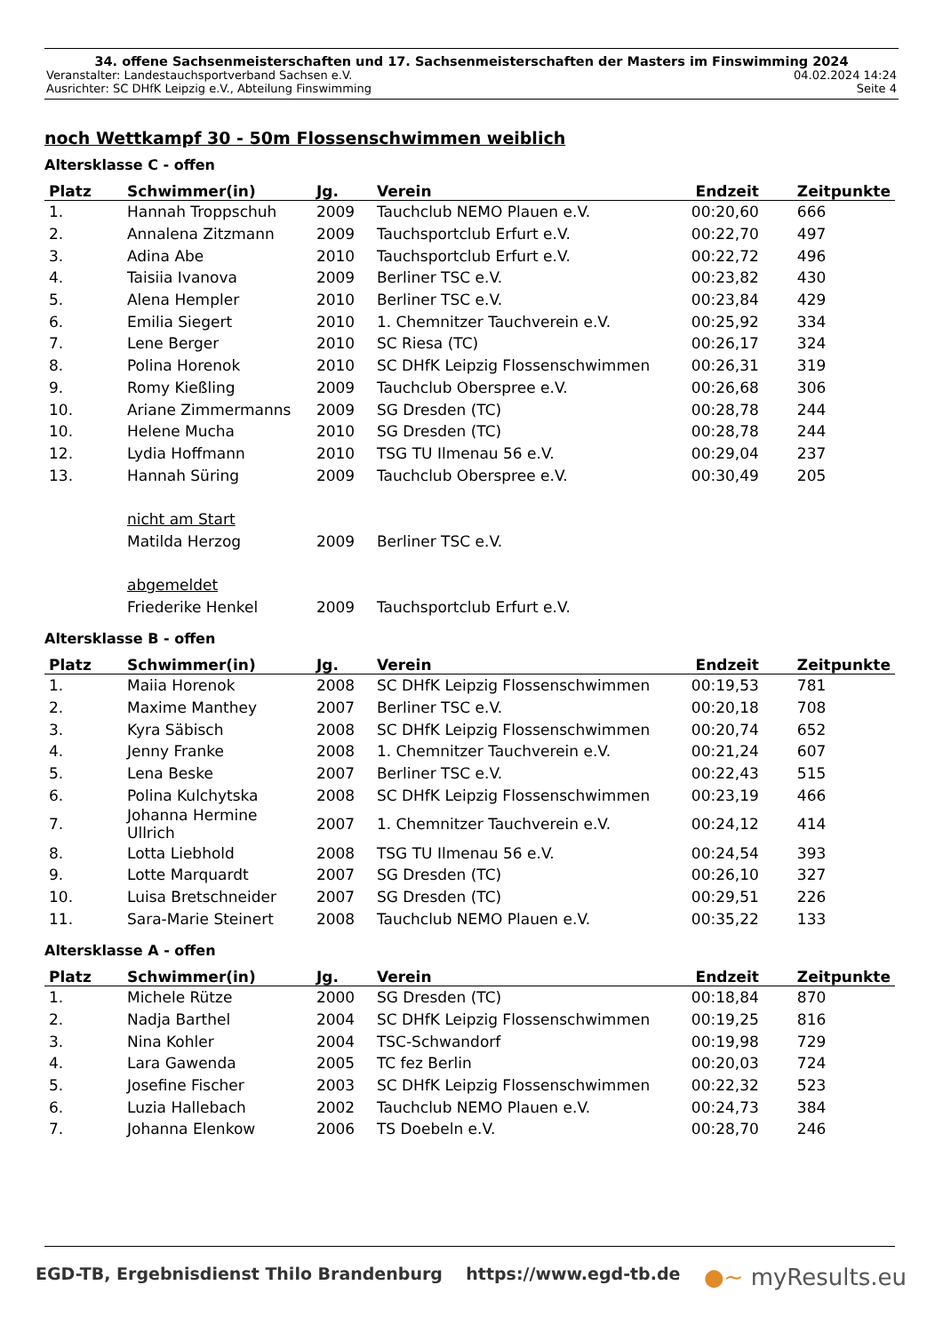34. offene Sachsenmeisterschaften und 17. Sachsenmeisterschaften der Masters im Finswimming 2024
Veranstalter: Landestauchsportverband Sachsen e.V. 04.02.2024 14:24
Ausrichter: SC DHfK Leipzig e.V., Abteilung Finswimming Seite 4
noch Wettkampf 30 - 50m Flossenschwimmen weiblich
Altersklasse C - offen
| Platz | Schwimmer(in) | Jg. | Verein | Endzeit | Zeitpunkte |
| --- | --- | --- | --- | --- | --- |
| 1. | Hannah Troppschuh | 2009 | Tauchclub NEMO Plauen e.V. | 00:20,60 | 666 |
| 2. | Annalena Zitzmann | 2009 | Tauchsportclub Erfurt e.V. | 00:22,70 | 497 |
| 3. | Adina Abe | 2010 | Tauchsportclub Erfurt e.V. | 00:22,72 | 496 |
| 4. | Taisiia Ivanova | 2009 | Berliner TSC e.V. | 00:23,82 | 430 |
| 5. | Alena Hempler | 2010 | Berliner TSC e.V. | 00:23,84 | 429 |
| 6. | Emilia Siegert | 2010 | 1. Chemnitzer Tauchverein e.V. | 00:25,92 | 334 |
| 7. | Lene Berger | 2010 | SC Riesa (TC) | 00:26,17 | 324 |
| 8. | Polina Horenok | 2010 | SC DHfK Leipzig Flossenschwimmen | 00:26,31 | 319 |
| 9. | Romy Kießling | 2009 | Tauchclub Oberspree e.V. | 00:26,68 | 306 |
| 10. | Ariane Zimmermanns | 2009 | SG Dresden (TC) | 00:28,78 | 244 |
| 10. | Helene Mucha | 2010 | SG Dresden (TC) | 00:28,78 | 244 |
| 12. | Lydia Hoffmann | 2010 | TSG TU Ilmenau 56 e.V. | 00:29,04 | 237 |
| 13. | Hannah Süring | 2009 | Tauchclub Oberspree e.V. | 00:30,49 | 205 |
| | nicht am Start | | | | |
| | Matilda Herzog | 2009 | Berliner TSC e.V. | | |
| | abgemeldet | | | | |
| | Friederike Henkel | 2009 | Tauchsportclub Erfurt e.V. | | |
Altersklasse B - offen
| Platz | Schwimmer(in) | Jg. | Verein | Endzeit | Zeitpunkte |
| --- | --- | --- | --- | --- | --- |
| 1. | Maiia Horenok | 2008 | SC DHfK Leipzig Flossenschwimmen | 00:19,53 | 781 |
| 2. | Maxime Manthey | 2007 | Berliner TSC e.V. | 00:20,18 | 708 |
| 3. | Kyra Säbisch | 2008 | SC DHfK Leipzig Flossenschwimmen | 00:20,74 | 652 |
| 4. | Jenny Franke | 2008 | 1. Chemnitzer Tauchverein e.V. | 00:21,24 | 607 |
| 5. | Lena Beske | 2007 | Berliner TSC e.V. | 00:22,43 | 515 |
| 6. | Polina Kulchytska | 2008 | SC DHfK Leipzig Flossenschwimmen | 00:23,19 | 466 |
| 7. | Johanna Hermine Ullrich | 2007 | 1. Chemnitzer Tauchverein e.V. | 00:24,12 | 414 |
| 8. | Lotta Liebhold | 2008 | TSG TU Ilmenau 56 e.V. | 00:24,54 | 393 |
| 9. | Lotte Marquardt | 2007 | SG Dresden (TC) | 00:26,10 | 327 |
| 10. | Luisa Bretschneider | 2007 | SG Dresden (TC) | 00:29,51 | 226 |
| 11. | Sara-Marie Steinert | 2008 | Tauchclub NEMO Plauen e.V. | 00:35,22 | 133 |
Altersklasse A - offen
| Platz | Schwimmer(in) | Jg. | Verein | Endzeit | Zeitpunkte |
| --- | --- | --- | --- | --- | --- |
| 1. | Michele Rütze | 2000 | SG Dresden (TC) | 00:18,84 | 870 |
| 2. | Nadja Barthel | 2004 | SC DHfK Leipzig Flossenschwimmen | 00:19,25 | 816 |
| 3. | Nina Kohler | 2004 | TSC-Schwandorf | 00:19,98 | 729 |
| 4. | Lara Gawenda | 2005 | TC fez Berlin | 00:20,03 | 724 |
| 5. | Josefine Fischer | 2003 | SC DHfK Leipzig Flossenschwimmen | 00:22,32 | 523 |
| 6. | Luzia Hallebach | 2002 | Tauchclub NEMO Plauen e.V. | 00:24,73 | 384 |
| 7. | Johanna Elenkow | 2006 | TS Doebeln e.V. | 00:28,70 | 246 |
EGD-TB, Ergebnisdienst Thilo Brandenburg https://www.egd-tb.de ●~ myResults.eu